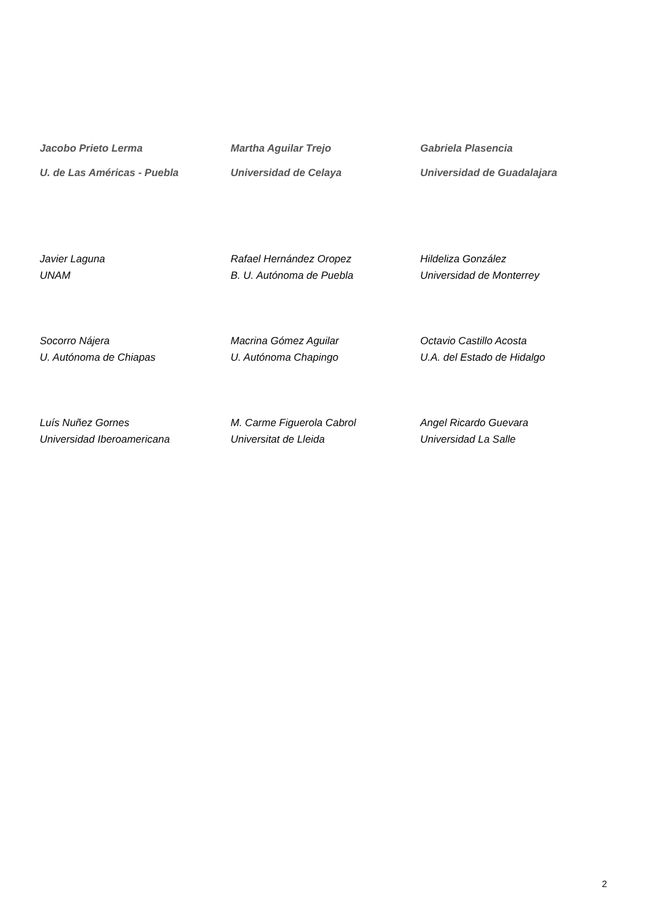Jacobo Prieto Lerma
U. de Las Américas - Puebla
Martha Aguilar Trejo
Universidad de Celaya
Gabriela Plasencia
Universidad de Guadalajara
Javier Laguna
UNAM
Rafael Hernández Oropez
B. U. Autónoma de Puebla
Hildeliza González
Universidad de Monterrey
Socorro Nájera
U. Autónoma de Chiapas
Macrina Gómez Aguilar
U. Autónoma Chapingo
Octavio Castillo Acosta
U.A. del Estado de Hidalgo
Luís Nuñez Gornes
Universidad Iberoamericana
M. Carme Figuerola Cabrol
Universitat de Lleida
Angel Ricardo Guevara
Universidad La Salle
2